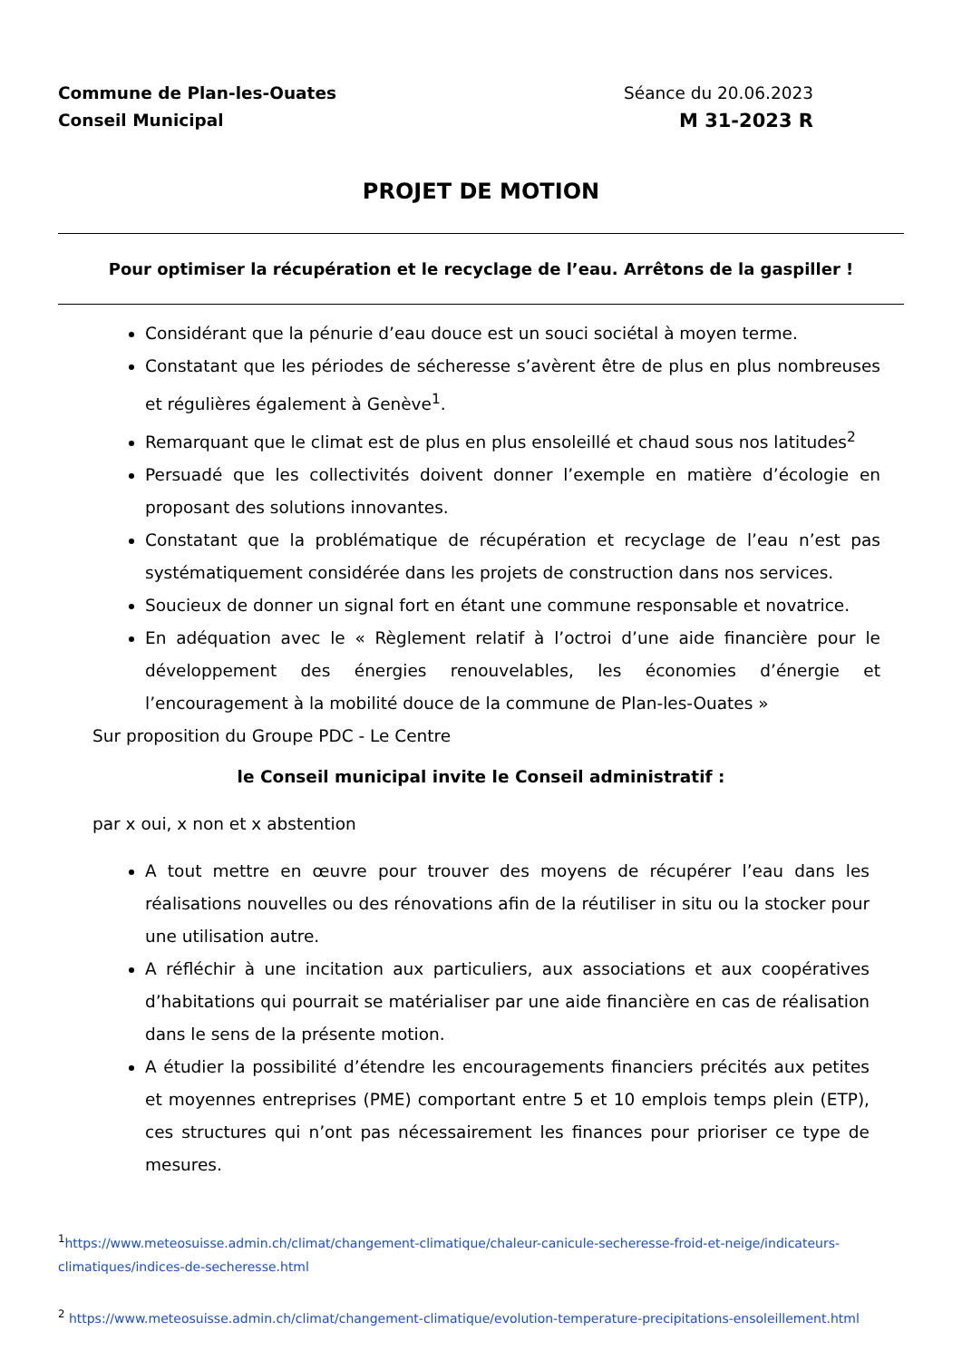Commune de Plan-les-Ouates
Conseil Municipal
Séance du 20.06.2023
M 31-2023 R
PROJET DE MOTION
Pour optimiser la récupération et le recyclage de l’eau. Arrêtons de la gaspiller !
Considérant que la pénurie d’eau douce est un souci sociétal à moyen terme.
Constatant que les périodes de sécheresse s’avèrent être de plus en plus nombreuses et régulières également à Genève<sup>1</sup>.
Remarquant que le climat est de plus en plus ensoleillé et chaud sous nos latitudes<sup>2</sup>
Persuadé que les collectivités doivent donner l’exemple en matière d’écologie en proposant des solutions innovantes.
Constatant que la problématique de récupération et recyclage de l’eau n’est pas systématiquement considérée dans les projets de construction dans nos services.
Soucieux de donner un signal fort en étant une commune responsable et novatrice.
En adéquation avec le « Règlement relatif à l’octroi d’une aide financière pour le développement des énergies renouvelables, les économies d’énergie et l’encouragement à la mobilité douce de la commune de Plan-les-Ouates »
Sur proposition du Groupe PDC - Le Centre
le Conseil municipal invite le Conseil administratif :
par x oui, x non et x abstention
A tout mettre en œuvre pour trouver des moyens de récupérer l’eau dans les réalisations nouvelles ou des rénovations afin de la réutiliser in situ ou la stocker pour une utilisation autre.
A réfléchir à une incitation aux particuliers, aux associations et aux coopératives d’habitations qui pourrait se matérialiser par une aide financière en cas de réalisation dans le sens de la présente motion.
A étudier la possibilité d’étendre les encouragements financiers précités aux petites et moyennes entreprises (PME) comportant entre 5 et 10 emplois temps plein (ETP), ces structures qui n’ont pas nécessairement les finances pour prioriser ce type de mesures.
<sup>1</sup> https://www.meteosuisse.admin.ch/climat/changement-climatique/chaleur-canicule-secheresse-froid-et-neige/indicateurs-climatiques/indices-de-secheresse.html
<sup>2</sup> https://www.meteosuisse.admin.ch/climat/changement-climatique/evolution-temperature-precipitations-ensoleillement.html